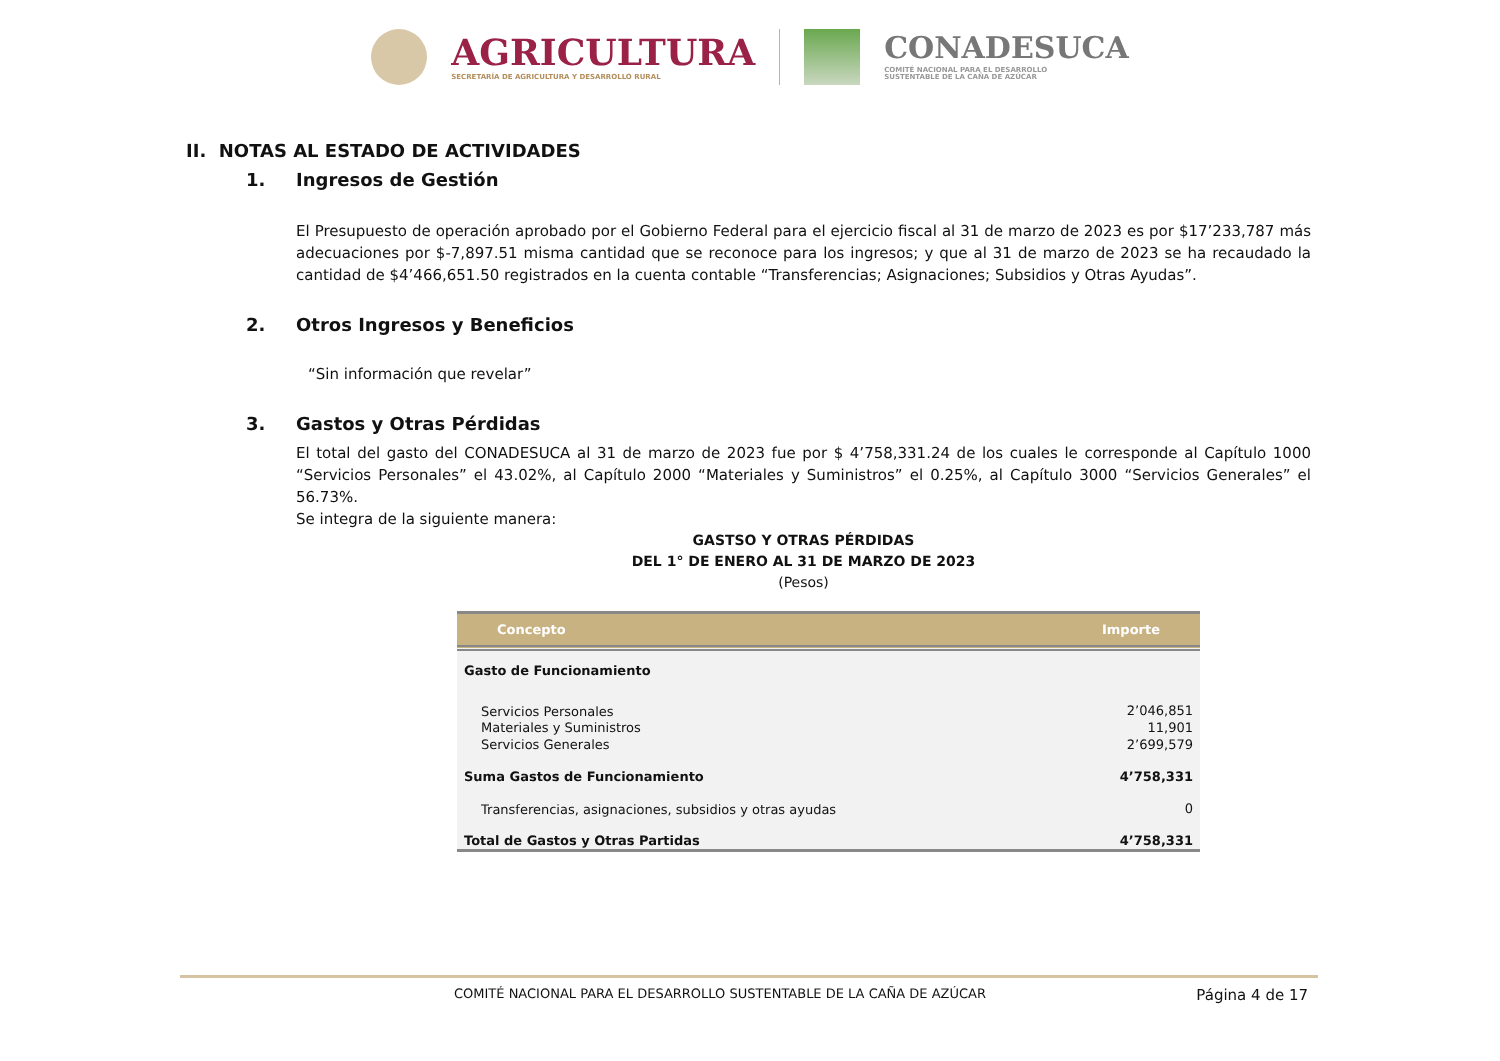AGRICULTURA
SECRETARÍA DE AGRICULTURA Y DESARROLLO RURAL
CONADESUCA
COMITÉ NACIONAL PARA EL DESARROLLO
SUSTENTABLE DE LA CAÑA DE AZÚCAR
II. NOTAS AL ESTADO DE ACTIVIDADES
1. Ingresos de Gestión
El Presupuesto de operación aprobado por el Gobierno Federal para el ejercicio fiscal al 31 de marzo de 2023 es por $17’233,787 más adecuaciones por $-7,897.51 misma cantidad que se reconoce para los ingresos; y que al 31 de marzo de 2023 se ha recaudado la cantidad de $4’466,651.50 registrados en la cuenta contable “Transferencias; Asignaciones; Subsidios y Otras Ayudas”.
2. Otros Ingresos y Beneficios
“Sin información que revelar”
3. Gastos y Otras Pérdidas
El total del gasto del CONADESUCA al 31 de marzo de 2023 fue por $ 4’758,331.24 de los cuales le corresponde al Capítulo 1000 “Servicios Personales” el 43.02%, al Capítulo 2000 “Materiales y Suministros” el 0.25%, al Capítulo 3000 “Servicios Generales” el 56.73%.
Se integra de la siguiente manera:
GASTSO Y OTRAS PÉRDIDAS
DEL 1° DE ENERO AL 31 DE MARZO DE 2023
(Pesos)
| Concepto | Importe |
| --- | --- |
| Gasto de Funcionamiento | |
| Servicios Personales | 2’046,851 |
| Materiales y Suministros | 11,901 |
| Servicios Generales | 2’699,579 |
| Suma Gastos de Funcionamiento | 4’758,331 |
| Transferencias, asignaciones, subsidios y otras ayudas | 0 |
| Total de Gastos y Otras Partidas | 4’758,331 |
COMITÉ NACIONAL PARA EL DESARROLLO SUSTENTABLE DE LA CAÑA DE AZÚCAR Página 4 de 17